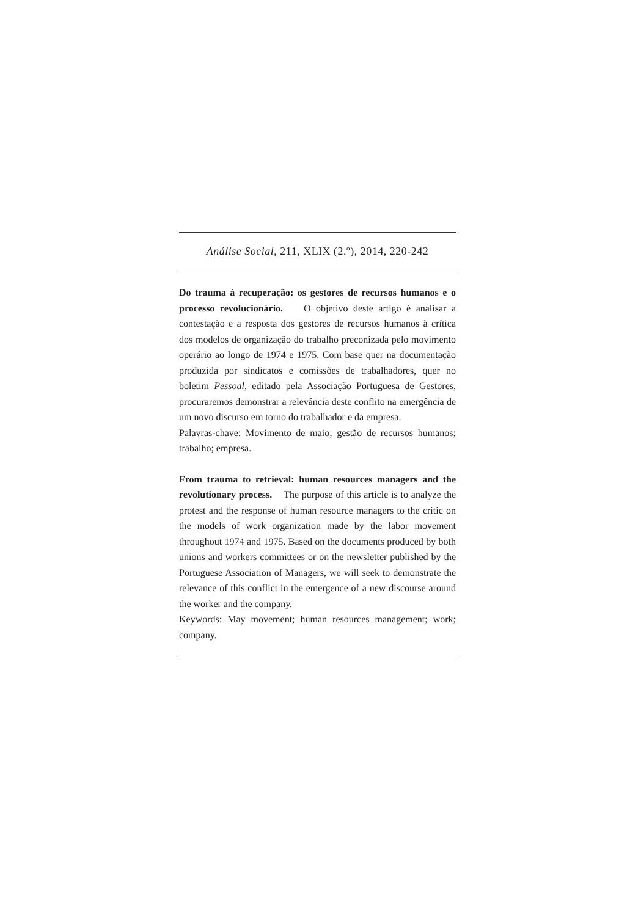Análise Social, 211, XLIX (2.º), 2014, 220-242
Do trauma à recuperação: os gestores de recursos humanos e o processo revolucionário. O objetivo deste artigo é analisar a contestação e a resposta dos gestores de recursos humanos à crítica dos modelos de organização do trabalho preconizada pelo movimento operário ao longo de 1974 e 1975. Com base quer na documentação produzida por sindicatos e comissões de trabalhadores, quer no boletim Pessoal, editado pela Associação Portuguesa de Gestores, procuraremos demonstrar a relevância deste conflito na emergência de um novo discurso em torno do trabalhador e da empresa.
Palavras-chave: Movimento de maio; gestão de recursos humanos; trabalho; empresa.
From trauma to retrieval: human resources managers and the revolutionary process. The purpose of this article is to analyze the protest and the response of human resource managers to the critic on the models of work organization made by the labor movement throughout 1974 and 1975. Based on the documents produced by both unions and workers committees or on the newsletter published by the Portuguese Association of Managers, we will seek to demonstrate the relevance of this conflict in the emergence of a new discourse around the worker and the company.
Keywords: May movement; human resources management; work; company.